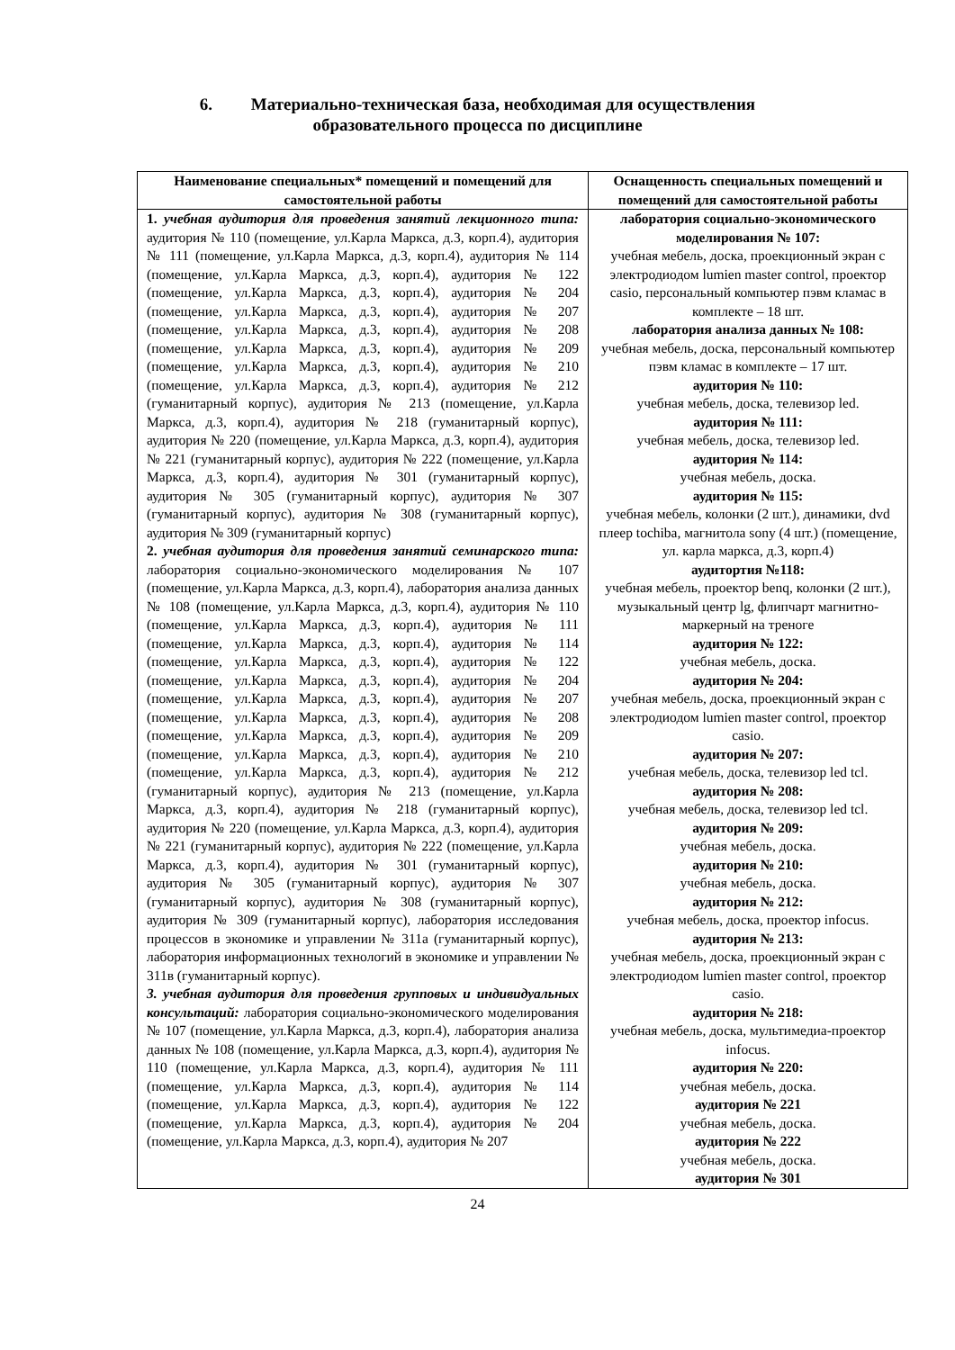6. Материально-техническая база, необходимая для осуществления
образовательного процесса по дисциплине
| Наименование специальных* помещений и помещений для самостоятельной работы | Оснащенность специальных помещений и помещений для самостоятельной работы |
| --- | --- |
| 1. учебная аудитория для проведения занятий лекционного типа: аудитория № 110 (помещение, ул.Карла Маркса, д.3, корп.4), аудитория № 111 (помещение, ул.Карла Маркса, д.3, корп.4), аудитория № 114 (помещение, ул.Карла Маркса, д.3, корп.4), аудитория № 122 (помещение, ул.Карла Маркса, д.3, корп.4), аудитория № 204 (помещение, ул.Карла Маркса, д.3, корп.4), аудитория № 207 (помещение, ул.Карла Маркса, д.3, корп.4), аудитория № 208 (помещение, ул.Карла Маркса, д.3, корп.4), аудитория № 209 (помещение, ул.Карла Маркса, д.3, корп.4), аудитория № 210 (помещение, ул.Карла Маркса, д.3, корп.4), аудитория № 212 (гуманитарный корпус), аудитория № 213 (помещение, ул.Карла Маркса, д.3, корп.4), аудитория № 218 (гуманитарный корпус), аудитория № 220 (помещение, ул.Карла Маркса, д.3, корп.4), аудитория № 221 (гуманитарный корпус), аудитория № 222 (помещение, ул.Карла Маркса, д.3, корп.4), аудитория № 301 (гуманитарный корпус), аудитория № 305 (гуманитарный корпус), аудитория № 307 (гуманитарный корпус), аудитория № 308 (гуманитарный корпус), аудитория № 309 (гуманитарный корпус) 2. учебная аудитория для проведения занятий семинарского типа: лаборатория социально-экономического моделирования № 107 (помещение, ул.Карла Маркса, д.3, корп.4), лаборатория анализа данных № 108 (помещение, ул.Карла Маркса, д.3, корп.4), аудитория № 110 (помещение, ул.Карла Маркса, д.3, корп.4), аудитория № 111 (помещение, ул.Карла Маркса, д.3, корп.4), аудитория № 114 (помещение, ул.Карла Маркса, д.3, корп.4), аудитория № 122 (помещение, ул.Карла Маркса, д.3, корп.4), аудитория № 204 (помещение, ул.Карла Маркса, д.3, корп.4), аудитория № 207 (помещение, ул.Карла Маркса, д.3, корп.4), аудитория № 208 (помещение, ул.Карла Маркса, д.3, корп.4), аудитория № 209 (помещение, ул.Карла Маркса, д.3, корп.4), аудитория № 210 (помещение, ул.Карла Маркса, д.3, корп.4), аудитория № 212 (гуманитарный корпус), аудитория № 213 (помещение, ул.Карла Маркса, д.3, корп.4), аудитория № 218 (гуманитарный корпус), аудитория № 220 (помещение, ул.Карла Маркса, д.3, корп.4), аудитория № 221 (гуманитарный корпус), аудитория № 222 (помещение, ул.Карла Маркса, д.3, корп.4), аудитория № 301 (гуманитарный корпус), аудитория № 305 (гуманитарный корпус), аудитория № 307 (гуманитарный корпус), аудитория № 308 (гуманитарный корпус), аудитория № 309 (гуманитарный корпус), лаборатория исследования процессов в экономике и управлении № 311а (гуманитарный корпус), лаборатория информационных технологий в экономике и управлении № 311в (гуманитарный корпус). 3. учебная аудитория для проведения групповых и индивидуальных консультаций: лаборатория социально-экономического моделирования № 107 (помещение, ул.Карла Маркса, д.3, корп.4), лаборатория анализа данных № 108 (помещение, ул.Карла Маркса, д.3, корп.4), аудитория № 110 (помещение, ул.Карла Маркса, д.3, корп.4), аудитория № 111 (помещение, ул.Карла Маркса, д.3, корп.4), аудитория № 114 (помещение, ул.Карла Маркса, д.3, корп.4), аудитория № 122 (помещение, ул.Карла Маркса, д.3, корп.4), аудитория № 204 (помещение, ул.Карла Маркса, д.3, корп.4), аудитория № 207 | лаборатория социально-экономического моделирования № 107: учебная мебель, доска, проекционный экран с электродиодом lumien master control, проектор casio, персональный компьютер пэвм кламас в комплекте – 18 шт. лаборатория анализа данных № 108: учебная мебель, доска, персональный компьютер пэвм кламас в комплекте – 17 шт. аудитория № 110: учебная мебель, доска, телевизор led. аудитория № 111: учебная мебель, доска, телевизор led. аудитория № 114: учебная мебель, доска. аудитория № 115: учебная мебель, колонки (2 шт.), динамики, dvd плеер tochiba, магнитола sony (4 шт.) (помещение, ул. карла маркса, д.3, корп.4) аудитортия №118: учебная мебель, проектор benq, колонки (2 шт.), музыкальный центр lg, флипчарт магнитно-маркерный на треноге аудитория № 122: учебная мебель, доска. аудитория № 204: учебная мебель, доска, проекционный экран с электродиодом lumien master control, проектор casio. аудитория № 207: учебная мебель, доска, телевизор led tcl. аудитория № 208: учебная мебель, доска, телевизор led tcl. аудитория № 209: учебная мебель, доска. аудитория № 210: учебная мебель, доска. аудитория № 212: учебная мебель, доска, проектор infocus. аудитория № 213: учебная мебель, доска, проекционный экран с электродиодом lumien master control, проектор casio. аудитория № 218: учебная мебель, доска, мультимедиа-проектор infocus. аудитория № 220: учебная мебель, доска. аудитория № 221 учебная мебель, доска. аудитория № 222 учебная мебель, доска. аудитория № 301 |
24